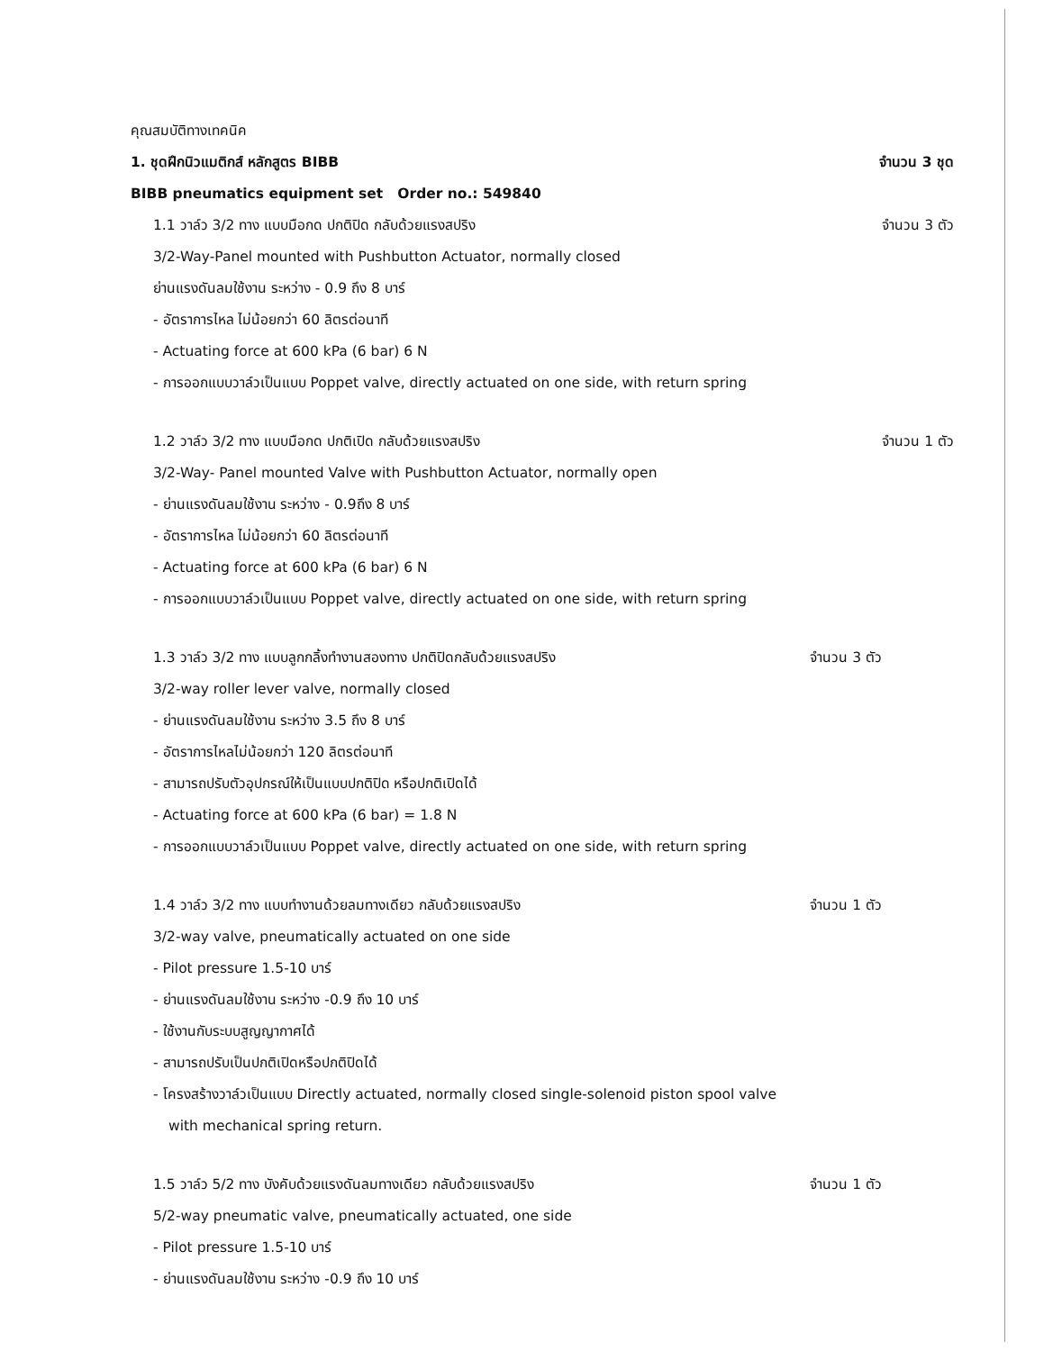คุณสมบัติทางเทคนิค
1. ชุดฝึกนิวแมติกส์ หลักสูตร BIBB จำนวน 3 ชุด
BIBB pneumatics equipment set Order no.: 549840
1.1 วาล์ว 3/2 ทาง แบบมือกด ปกติปิด กลับด้วยแรงสปริง จำนวน 3 ตัว
3/2-Way-Panel mounted with Pushbutton Actuator, normally closed
ย่านแรงดันลมใช้งาน ระหว่าง - 0.9 ถึง 8 บาร์
- อัตราการไหล ไม่น้อยกว่า 60 ลิตรต่อนาที
- Actuating force at 600 kPa (6 bar) 6 N
- การออกแบบวาล์วเป็นแบบ Poppet valve, directly actuated on one side, with return spring
1.2 วาล์ว 3/2 ทาง แบบมือกด ปกติเปิด กลับด้วยแรงสปริง จำนวน 1 ตัว
3/2-Way- Panel mounted Valve with Pushbutton Actuator, normally open
- ย่านแรงดันลมใช้งาน ระหว่าง - 0.9ถึง 8 บาร์
- อัตราการไหล ไม่น้อยกว่า 60 ลิตรต่อนาที
- Actuating force at 600 kPa (6 bar) 6 N
- การออกแบบวาล์วเป็นแบบ Poppet valve, directly actuated on one side, with return spring
1.3 วาล์ว 3/2 ทาง แบบลูกกลิ้งทำงานสองทาง ปกติปิดกลับด้วยแรงสปริง จำนวน 3 ตัว
3/2-way roller lever valve, normally closed
- ย่านแรงดันลมใช้งาน ระหว่าง 3.5 ถึง 8 บาร์
- อัตราการไหลไม่น้อยกว่า 120 ลิตรต่อนาที
- สามารถปรับตัวอุปกรณ์ให้เป็นแบบปกติปิด หรือปกติเปิดได้
- Actuating force at 600 kPa (6 bar) = 1.8 N
- การออกแบบวาล์วเป็นแบบ Poppet valve, directly actuated on one side, with return spring
1.4 วาล์ว 3/2 ทาง แบบทำงานด้วยลมทางเดียว กลับด้วยแรงสปริง จำนวน 1 ตัว
3/2-way valve, pneumatically actuated on one side
- Pilot pressure 1.5-10 บาร์
- ย่านแรงดันลมใช้งาน ระหว่าง -0.9 ถึง 10 บาร์
- ใช้งานกับระบบสูญญากาศได้
- สามารถปรับเป็นปกติเปิดหรือปกติปิดได้
- โครงสร้างวาล์วเป็นแบบ Directly actuated, normally closed single-solenoid piston spool valve
with mechanical spring return.
1.5 วาล์ว 5/2 ทาง บังคับด้วยแรงดันลมทางเดียว กลับด้วยแรงสปริง จำนวน 1 ตัว
5/2-way pneumatic valve, pneumatically actuated, one side
- Pilot pressure 1.5-10 บาร์
- ย่านแรงดันลมใช้งาน ระหว่าง -0.9 ถึง 10 บาร์